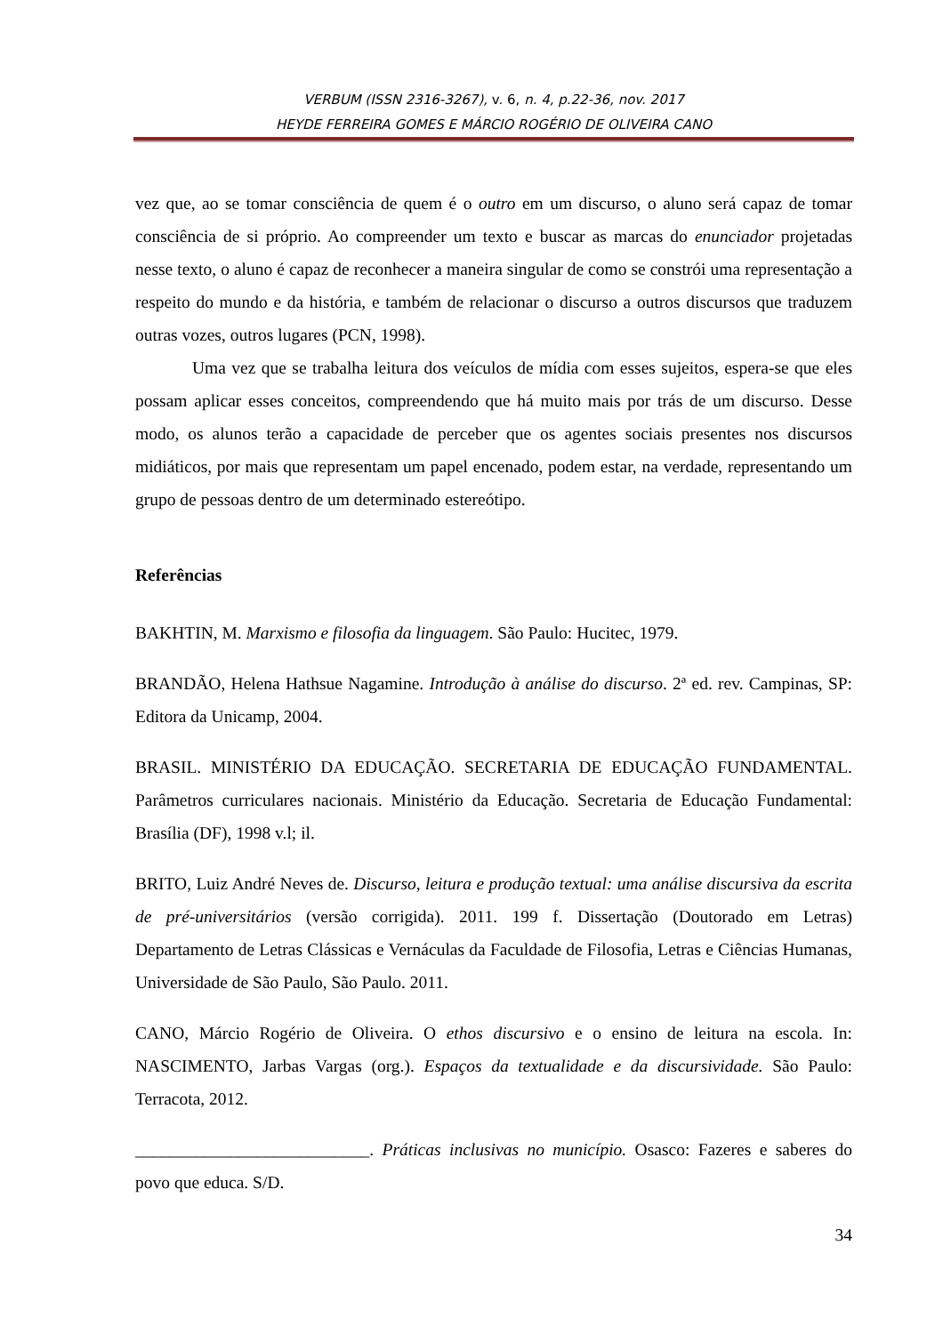VERBUM (ISSN 2316-3267), v. 6, n. 4, p.22-36, nov. 2017
HEYDE FERREIRA GOMES E MÁRCIO ROGÉRIO DE OLIVEIRA CANO
vez que, ao se tomar consciência de quem é o outro em um discurso, o aluno será capaz de tomar consciência de si próprio. Ao compreender um texto e buscar as marcas do enunciador projetadas nesse texto, o aluno é capaz de reconhecer a maneira singular de como se constrói uma representação a respeito do mundo e da história, e também de relacionar o discurso a outros discursos que traduzem outras vozes, outros lugares (PCN, 1998).
Uma vez que se trabalha leitura dos veículos de mídia com esses sujeitos, espera-se que eles possam aplicar esses conceitos, compreendendo que há muito mais por trás de um discurso. Desse modo, os alunos terão a capacidade de perceber que os agentes sociais presentes nos discursos midiáticos, por mais que representam um papel encenado, podem estar, na verdade, representando um grupo de pessoas dentro de um determinado estereótipo.
Referências
BAKHTIN, M. Marxismo e filosofia da linguagem. São Paulo: Hucitec, 1979.
BRANDÃO, Helena Hathsue Nagamine. Introdução à análise do discurso. 2ª ed. rev. Campinas, SP: Editora da Unicamp, 2004.
BRASIL. MINISTÉRIO DA EDUCAÇÃO. SECRETARIA DE EDUCAÇÃO FUNDAMENTAL. Parâmetros curriculares nacionais. Ministério da Educação. Secretaria de Educação Fundamental: Brasília (DF), 1998 v.l; il.
BRITO, Luiz André Neves de. Discurso, leitura e produção textual: uma análise discursiva da escrita de pré-universitários (versão corrigida). 2011. 199 f. Dissertação (Doutorado em Letras) Departamento de Letras Clássicas e Vernáculas da Faculdade de Filosofia, Letras e Ciências Humanas, Universidade de São Paulo, São Paulo. 2011.
CANO, Márcio Rogério de Oliveira. O ethos discursivo e o ensino de leitura na escola. In: NASCIMENTO, Jarbas Vargas (org.). Espaços da textualidade e da discursividade. São Paulo: Terracota, 2012.
___________________________. Práticas inclusivas no município. Osasco: Fazeres e saberes do povo que educa. S/D.
34